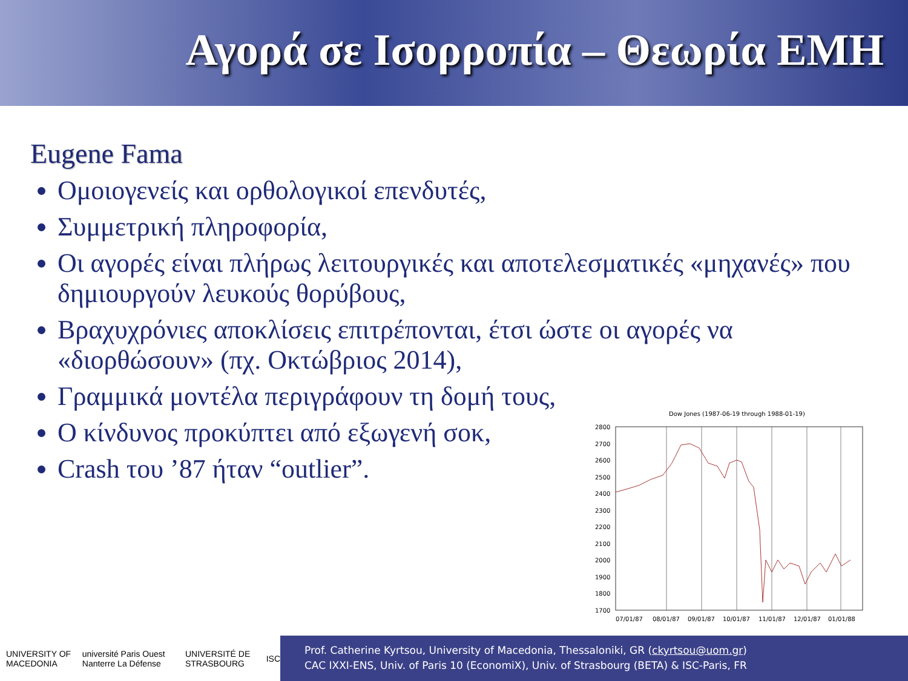Αγορά σε Ισορροπία – Θεωρία EMH
Eugene Fama
Ομοιογενείς και ορθολογικοί επενδυτές,
Συμμετρική πληροφορία,
Οι αγορές είναι πλήρως λειτουργικές και αποτελεσματικές «μηχανές» που δημιουργούν λευκούς θορύβους,
Βραχυχρόνιες αποκλίσεις επιτρέπονται, έτσι ώστε οι αγορές να «διορθώσουν» (πχ. Οκτώβριος 2014),
Γραμμικά μοντέλα περιγράφουν τη δομή τους,
Ο κίνδυνος προκύπτει από εξωγενή σοκ,
Crash του ’87 ήταν “outlier”.
Dow Jones (1987-06-19 through 1988-01-19)
2800
2700
2600
2500
2400
2300
2200
2100
2000
1900
1800
1700
07/01/87
08/01/87
09/01/87
10/01/87
11/01/87
12/01/87
01/01/88
UNIVERSITY OF MACEDONIA université Paris Ouest Nanterre La Défense UNIVERSITÉ DE STRASBOURG ISC
Prof. Catherine Kyrtsou, University of Macedonia, Thessaloniki, GR (ckyrtsou@uom.gr)
CAC IXXI-ENS, Univ. of Paris 10 (EconomiX), Univ. of Strasbourg (BETA) & ISC-Paris, FR